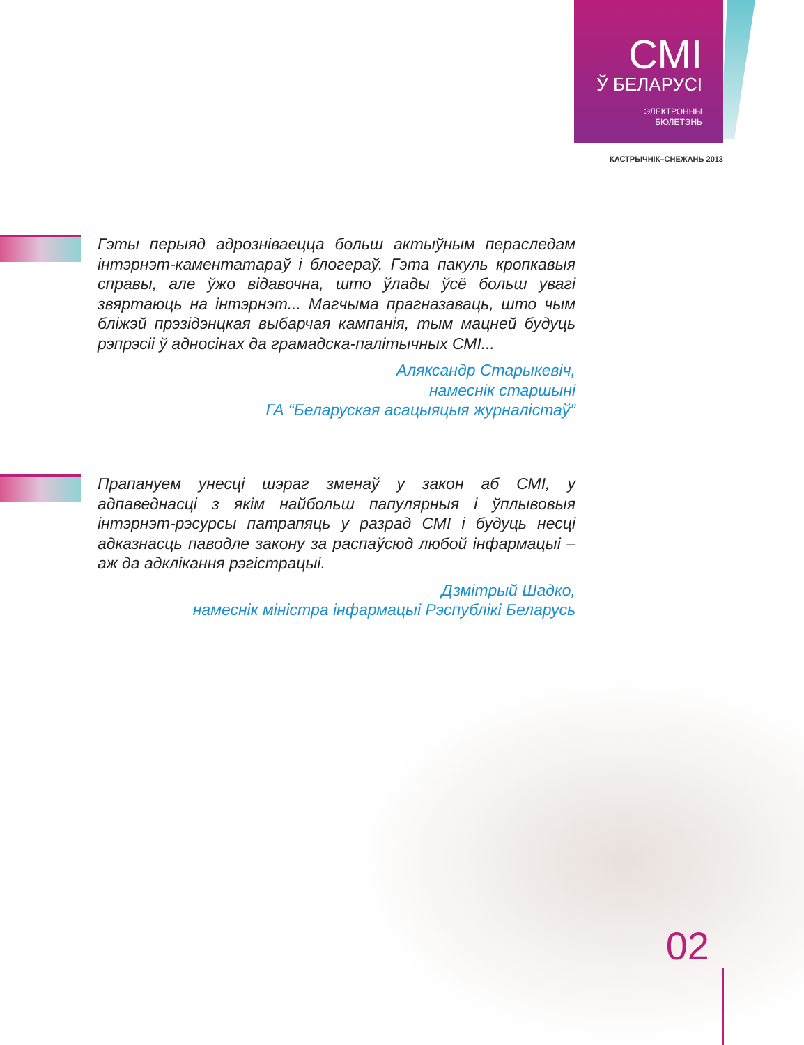СМІ
Ў БЕЛАРУСІ
ЭЛЕКТРОННЫ
БЮЛЕТЭНЬ
КАСТРЫЧНІК–СНЕЖАНЬ 2013
Гэты перыяд адрозніваецца больш актыўным пераследам інтэрнэт-каментатараў і блогераў. Гэта пакуль кропкавыя справы, але ўжо відавочна, што ўлады ўсё больш увагі звяртаюць на інтэрнэт... Магчыма прагназаваць, што чым бліжэй прэзідэнцкая выбарчая кампанія, тым мацней будуць рэпрэсіі ў адносінах да грамадска-палітычных СМІ...
Аляксандр Старыкевіч,
намеснік старшыні
ГА “Беларуская асацыяцыя журналістаў”
Прапануем унесці шэраг зменаў у закон аб СМІ, у адпаведнасці з якім найбольш папулярныя і ўплывовыя інтэрнэт-рэсурсы патрапяць у разрад СМІ і будуць несці адказнасць паводле закону за распаўсюд любой інфармацыі – аж да адклікання рэгістрацыі.
Дзмітрый Шадко,
намеснік міністра інфармацыі Рэспублікі Беларусь
02